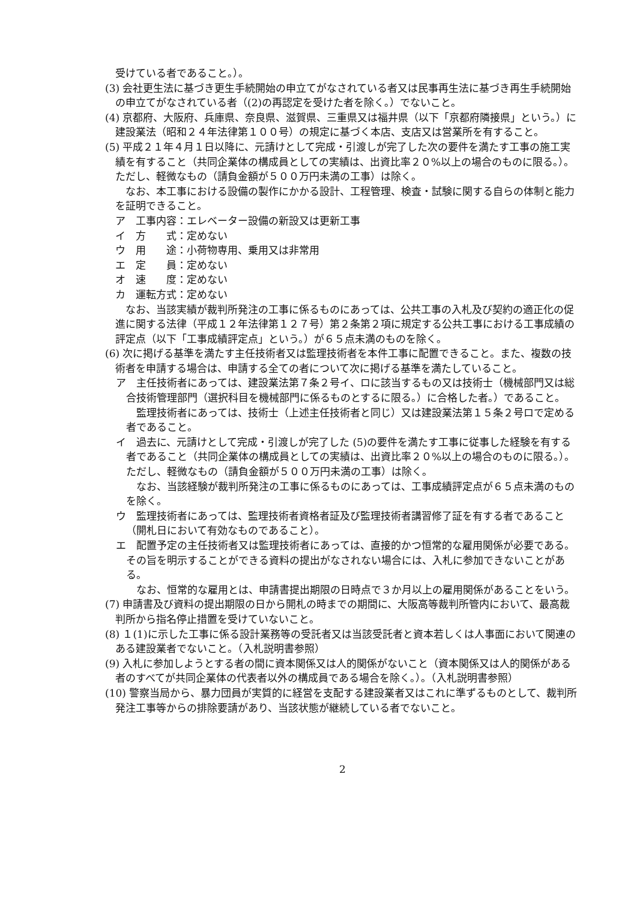受けている者であること。）。
(3) 会社更生法に基づき更生手続開始の申立てがなされている者又は民事再生法に基づき再生手続開始の申立てがなされている者（(2)の再認定を受けた者を除く。）でないこと。
(4) 京都府、大阪府、兵庫県、奈良県、滋賀県、三重県又は福井県（以下「京都府隣接県」という。）に建設業法（昭和２４年法律第１００号）の規定に基づく本店、支店又は営業所を有すること。
(5) 平成２１年４月１日以降に、元請けとして完成・引渡しが完了した次の要件を満たす工事の施工実績を有すること（共同企業体の構成員としての実績は、出資比率２０%以上の場合のものに限る。）。ただし、軽微なもの（請負金額が５００万円未満の工事）は除く。
なお、本工事における設備の製作にかかる設計、工程管理、検査・試験に関する自らの体制と能力を証明できること。
ア　工事内容：エレベーター設備の新設又は更新工事
イ　方　　式：定めない
ウ　用　　途：小荷物専用、乗用又は非常用
エ　定　　員：定めない
オ　速　　度：定めない
カ　運転方式：定めない
なお、当該実績が裁判所発注の工事に係るものにあっては、公共工事の入札及び契約の適正化の促進に関する法律（平成１２年法律第１２７号）第２条第２項に規定する公共工事における工事成績の評定点（以下「工事成績評定点」という。）が６５点未満のものを除く。
(6) 次に掲げる基準を満たす主任技術者又は監理技術者を本件工事に配置できること。また、複数の技術者を申請する場合は、申請する全ての者について次に掲げる基準を満たしていること。
ア　主任技術者にあっては、建設業法第７条２号イ、ロに該当するもの又は技術士（機械部門又は総合技術管理部門（選択科目を機械部門に係るものとするに限る。）に合格した者。）であること。
監理技術者にあっては、技術士（上述主任技術者と同じ）又は建設業法第１５条２号ロで定める者であること。
イ　過去に、元請けとして完成・引渡しが完了した (5)の要件を満たす工事に従事した経験を有する者であること（共同企業体の構成員としての実績は、出資比率２０%以上の場合のものに限る。）。ただし、軽微なもの（請負金額が５００万円未満の工事）は除く。
なお、当該経験が裁判所発注の工事に係るものにあっては、工事成績評定点が６５点未満のものを除く。
ウ　監理技術者にあっては、監理技術者資格者証及び監理技術者講習修了証を有する者であること（開札日において有効なものであること）。
エ　配置予定の主任技術者又は監理技術者にあっては、直接的かつ恒常的な雇用関係が必要である。その旨を明示することができる資料の提出がなされない場合には、入札に参加できないことがある。
なお、恒常的な雇用とは、申請書提出期限の日時点で３か月以上の雇用関係があることをいう。
(7) 申請書及び資料の提出期限の日から開札の時までの期間に、大阪高等裁判所管内において、最高裁判所から指名停止措置を受けていないこと。
(8) １(1)に示した工事に係る設計業務等の受託者又は当該受託者と資本若しくは人事面において関連のある建設業者でないこと。（入札説明書参照）
(9) 入札に参加しようとする者の間に資本関係又は人的関係がないこと（資本関係又は人的関係がある者のすべてが共同企業体の代表者以外の構成員である場合を除く。）。（入札説明書参照）
(10) 警察当局から、暴力団員が実質的に経営を支配する建設業者又はこれに準ずるものとして、裁判所発注工事等からの排除要請があり、当該状態が継続している者でないこと。
2